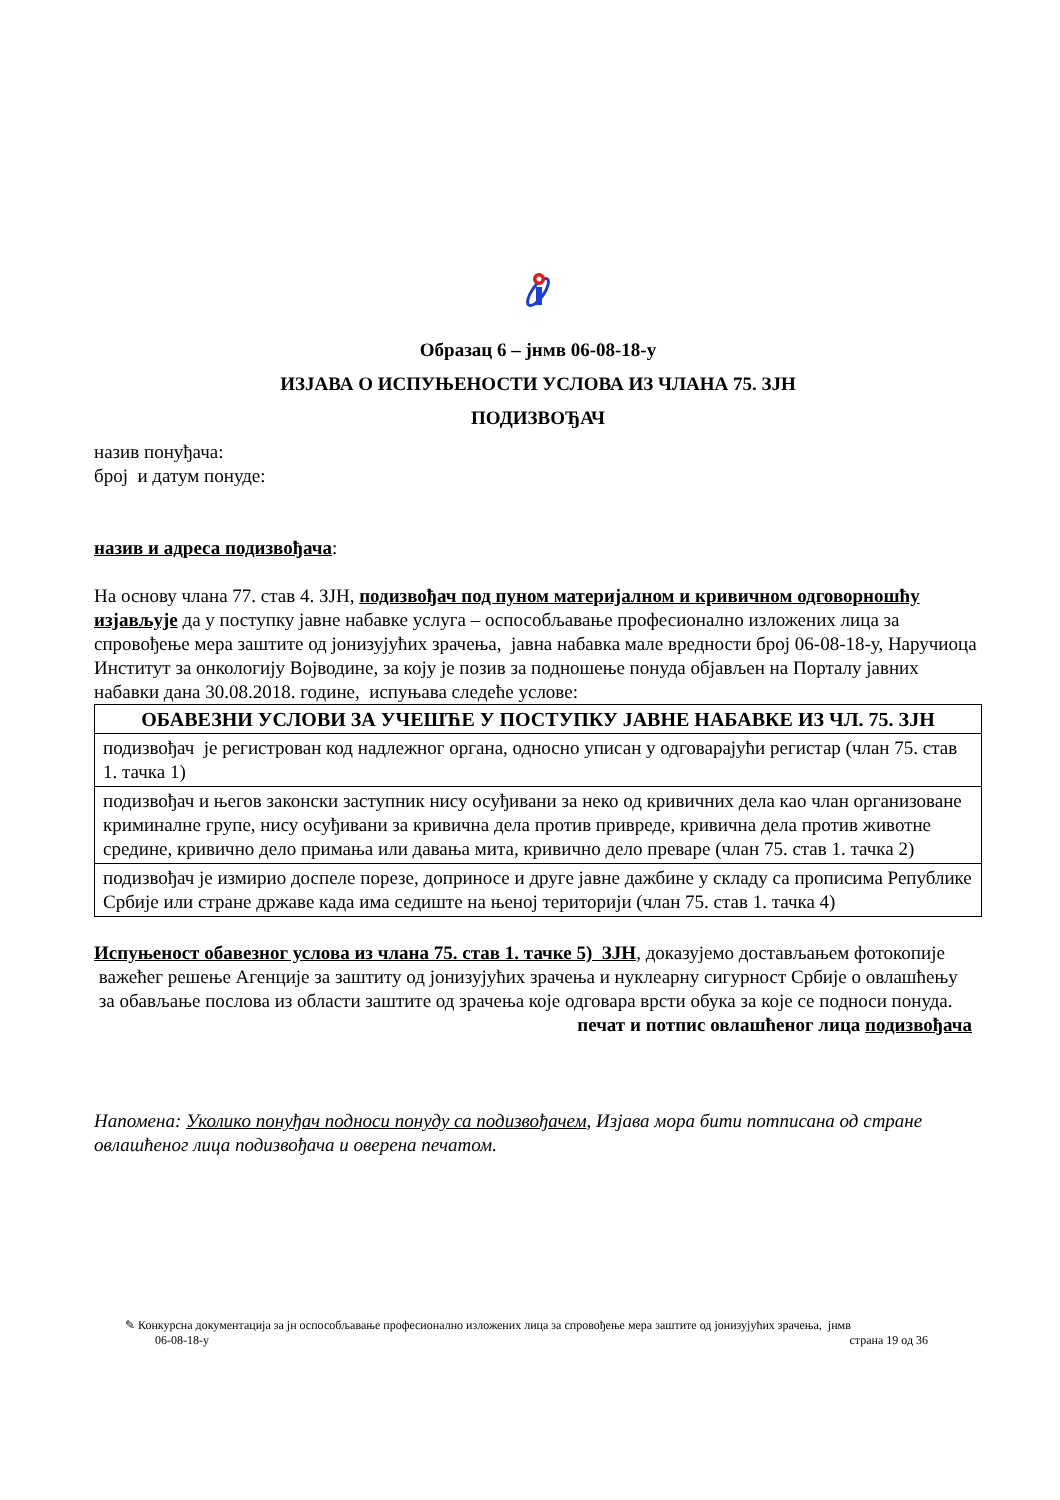Образац 6 – јнмв 06-08-18-у
ИЗЈАВА О ИСПУЊЕНОСТИ УСЛОВА ИЗ ЧЛАНА 75. ЗЈН
ПОДИЗВОЂАЧ
назив понуђача:
број и датум понуде:
назив и адреса подизвођача:
На основу члана 77. став 4. ЗЈН, подизвођач под пуном материјалном и кривичном одговорношћу изјављује да у поступку јавне набавке услуга – оспособљавање професионално изложених лица за спровођење мера заштите од јонизујућих зрачења, јавна набавка мале вредности број 06-08-18-у, Наручиоца Институт за онкологију Војводине, за коју је позив за подношење понуда објављен на Порталу јавних набавки дана 30.08.2018. године, испуњава следеће услове:
| ОБАВЕЗНИ УСЛОВИ ЗА УЧЕШЋЕ У ПОСТУПКУ ЈАВНЕ НАБАВКЕ ИЗ ЧЛ. 75. ЗЈН |
| --- |
| подизвођач је регистрован код надлежног органа, односно уписан у одговарајући регистар (члан 75. став 1. тачка 1) |
| подизвођач и његов законски заступник нису осуђивани за неко од кривичних дела као члан организоване криминалне групе, нису осуђивани за кривична дела против привреде, кривична дела против животне средине, кривично дело примања или давања мита, кривично дело преваре (члан 75. став 1. тачка 2) |
| подизвођач је измирио доспеле порезе, доприносе и друге јавне дажбине у складу са прописима Републике Србије или стране државе када има седиште на њеној територији (члан 75. став 1. тачка 4) |
Испуњеност обавезног услова из члана 75. став 1. тачке 5) ЗЈН, доказујемо достављањем фотокопије важећег решење Агенције за заштиту од јонизујућих зрачења и нуклеарну сигурност Србије о овлашћењу за обављање послова из области заштите од зрачења које одговара врсти обука за које се подноси понуда.
печат и потпис овлашћеног лица подизвођача
Напомена: Уколико понуђач подноси понуду са подизвођачем, Изјава мора бити потписана од стране овлашћеног лица подизвођача и оверена печатом.
✎ Конкурсна документација за јн оспособљавање професионално изложених лица за спровођење мера заштите од јонизујућих зрачења, јнмв
06-08-18-у страна 19 од 36